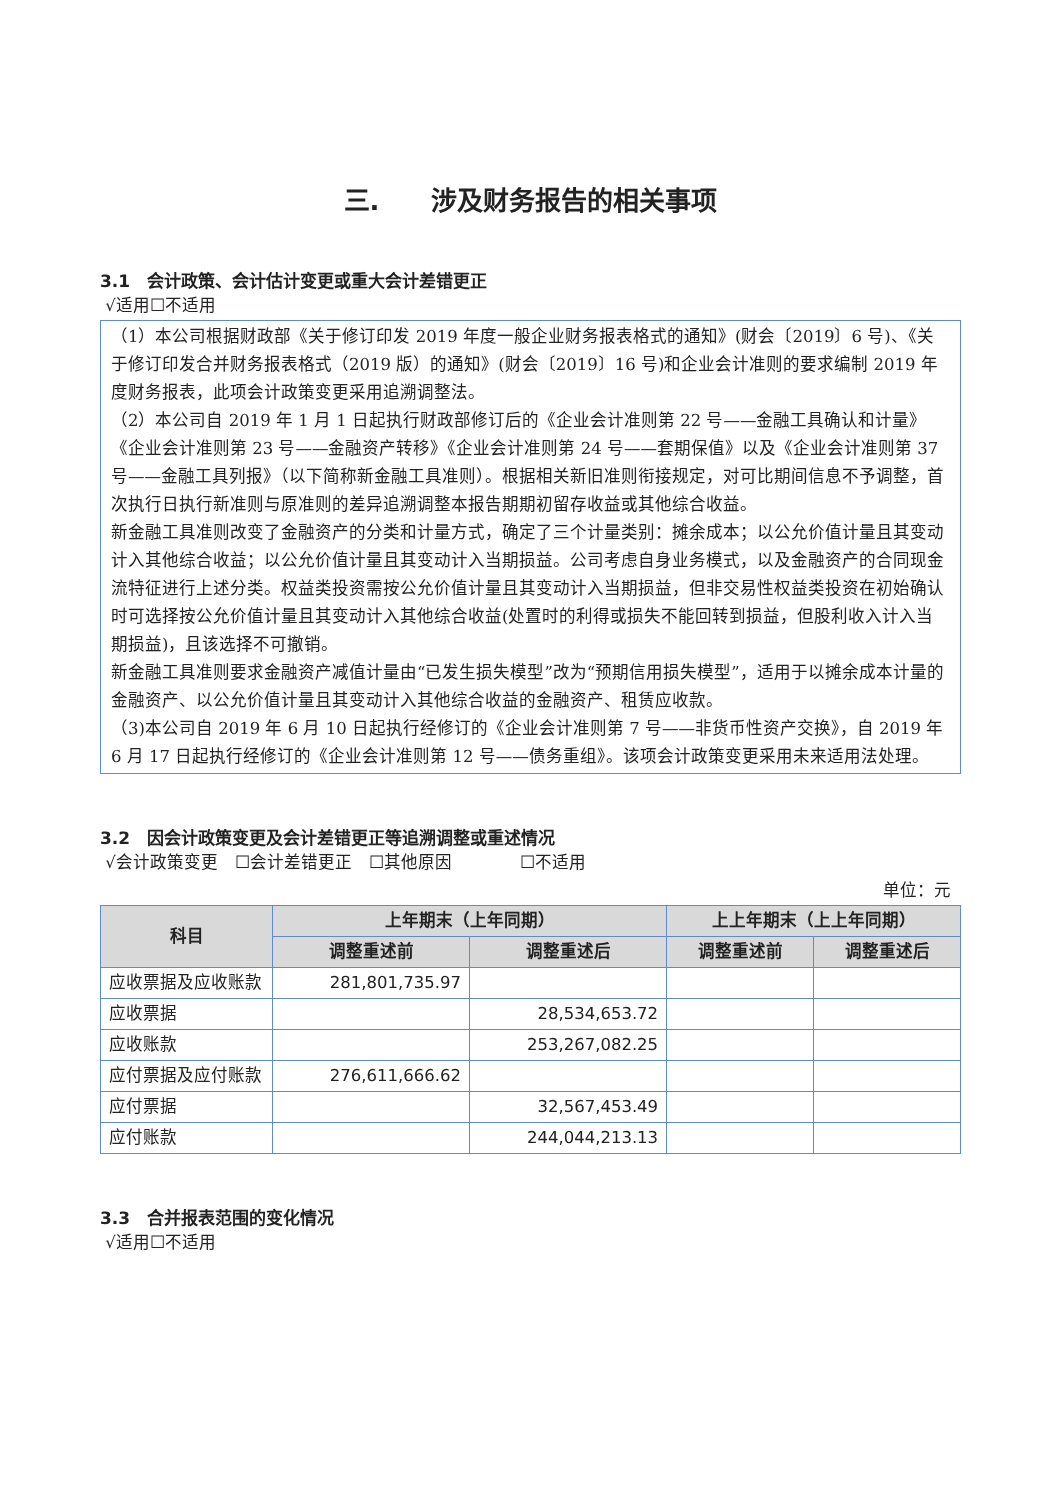三.　　涉及财务报告的相关事项
3.1　会计政策、会计估计变更或重大会计差错更正
√适用☐不适用
（1）本公司根据财政部《关于修订印发 2019 年度一般企业财务报表格式的通知》(财会〔2019〕6 号)、《关于修订印发合并财务报表格式（2019 版）的通知》(财会〔2019〕16 号)和企业会计准则的要求编制 2019 年度财务报表，此项会计政策变更采用追溯调整法。
（2）本公司自 2019 年 1 月 1 日起执行财政部修订后的《企业会计准则第 22 号——金融工具确认和计量》《企业会计准则第 23 号——金融资产转移》《企业会计准则第 24 号——套期保值》以及《企业会计准则第 37 号——金融工具列报》（以下简称新金融工具准则）。根据相关新旧准则衔接规定，对可比期间信息不予调整，首次执行日执行新准则与原准则的差异追溯调整本报告期期初留存收益或其他综合收益。
新金融工具准则改变了金融资产的分类和计量方式，确定了三个计量类别：摊余成本；以公允价值计量且其变动计入其他综合收益；以公允价值计量且其变动计入当期损益。公司考虑自身业务模式，以及金融资产的合同现金流特征进行上述分类。权益类投资需按公允价值计量且其变动计入当期损益，但非交易性权益类投资在初始确认时可选择按公允价值计量且其变动计入其他综合收益(处置时的利得或损失不能回转到损益，但股利收入计入当期损益)，且该选择不可撤销。
新金融工具准则要求金融资产减值计量由“已发生损失模型”改为“预期信用损失模型”，适用于以摊余成本计量的金融资产、以公允价值计量且其变动计入其他综合收益的金融资产、租赁应收款。
（3)本公司自 2019 年 6 月 10 日起执行经修订的《企业会计准则第 7 号——非货币性资产交换》，自 2019 年 6 月 17 日起执行经修订的《企业会计准则第 12 号——债务重组》。该项会计政策变更采用未来适用法处理。
3.2　因会计政策变更及会计差错更正等追溯调整或重述情况
√会计政策变更　☐会计差错更正　☐其他原因　　　　☐不适用
单位：元
| 科目 | 上年期末（上年同期） | | 上上年期末（上上年同期） | |
| --- | --- | --- | --- | --- |
| | 调整重述前 | 调整重述后 | 调整重述前 | 调整重述后 |
| 应收票据及应收账款 | 281,801,735.97 | | | |
| 应收票据 | | 28,534,653.72 | | |
| 应收账款 | | 253,267,082.25 | | |
| 应付票据及应付账款 | 276,611,666.62 | | | |
| 应付票据 | | 32,567,453.49 | | |
| 应付账款 | | 244,044,213.13 | | |
3.3　合并报表范围的变化情况
√适用☐不适用